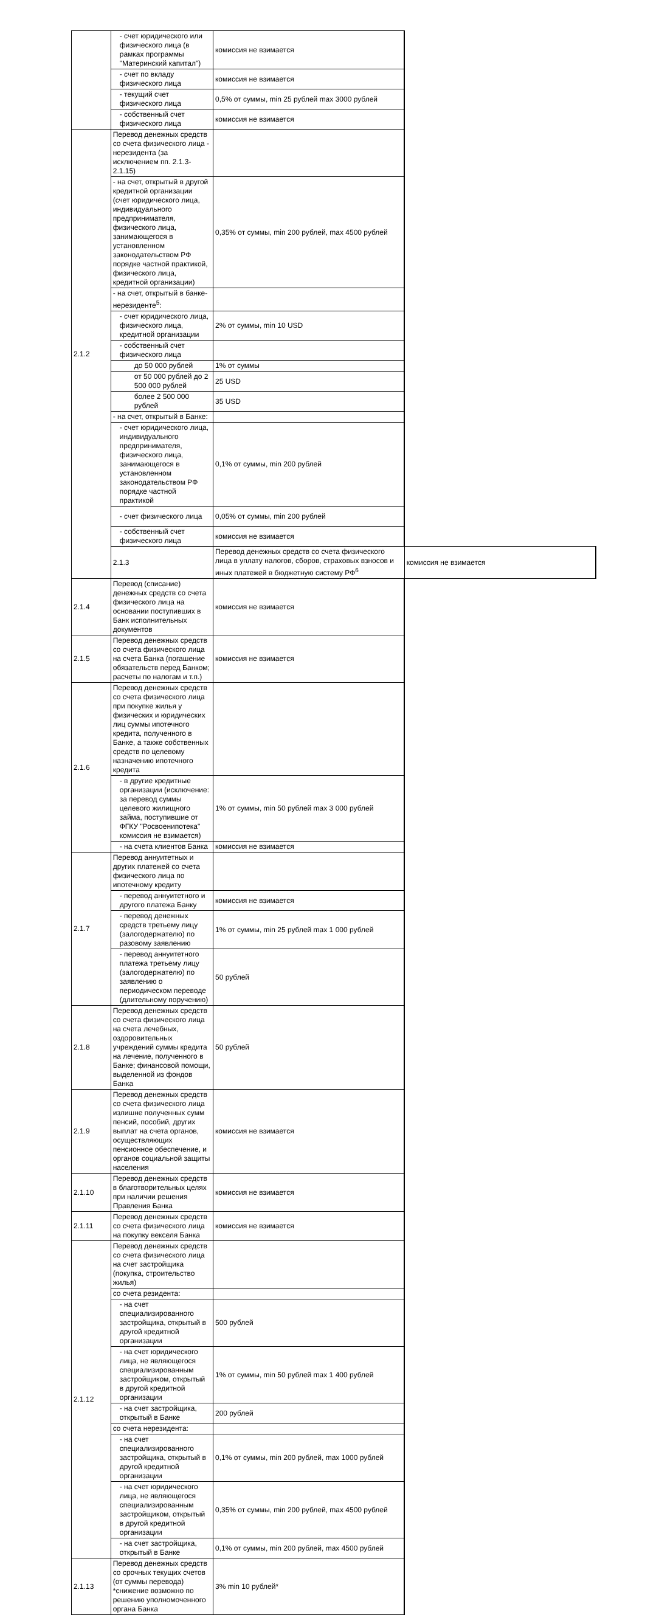| | - счет юридического или физического лица (в рамках программы "Материнский капитал") | комиссия не взимается | |
| | - счет по вкладу физического лица | комиссия не взимается | |
| | - текущий счет физического лица | 0,5% от суммы, min 25 рублей max 3000 рублей | |
| | - собственный счет физического лица | комиссия не взимается | |
| 2.1.2 | Перевод денежных средств со счета физического лица - нерезидента (за исключением пп. 2.1.3-2.1.15) | | |
| | - на счет, открытый в другой кредитной организации (счет юридического лица, индивидуального предпринимателя, физического лица, занимающегося в установленном законодательством РФ порядке частной практикой, физического лица, кредитной организации) | 0,35% от суммы, min 200 рублей, max 4500 рублей | |
| | - на счет, открытый в банке-нерезиденте<sup>5</sup>: | | |
| | - счет юридического лица, физического лица, кредитной организации | 2% от суммы, min 10 USD | |
| | - собственный счет физического лица | | |
| | до 50 000 рублей | 1% от суммы | |
| | от 50 000 рублей до 2 500 000 рублей | 25 USD | |
| | более 2 500 000 рублей | 35 USD | |
| | - на счет, открытый в Банке: | | |
| | - счет юридического лица, индивидуального предпринимателя, физического лица, занимающегося в установленном законодательством РФ порядке частной практикой | 0,1% от суммы, min 200 рублей | |
| | - счет физического лица | 0,05% от суммы, min 200 рублей | |
| | - собственный счет физического лица | комиссия не взимается | |
| | 2.1.3 | Перевод денежных средств со счета физического лица в уплату налогов, сборов, страховых взносов и иных платежей в бюджетную систему РФ<sup>6</sup> | комиссия не взимается |
| 2.1.4 | Перевод (списание) денежных средств со счета физического лица на основании поступивших в Банк исполнительных документов | комиссия не взимается | |
| 2.1.5 | Перевод денежных средств со счета физического лица на счета Банка (погашение обязательств перед Банком; расчеты по налогам и т.п.) | комиссия не взимается | |
| 2.1.6 | Перевод денежных средств со счета физического лица при покупке жилья у физических и юридических лиц суммы ипотечного кредита, полученного в Банке, а также собственных средств по целевому назначению ипотечного кредита | | |
| | - в другие кредитные организации (исключение: за перевод суммы целевого жилищного займа, поступившие от ФГКУ "Росвоенипотека" комиссия не взимается) | 1% от суммы, min 50 рублей max 3 000 рублей | |
| | - на счета клиентов Банка | комиссия не взимается | |
| 2.1.7 | Перевод аннуитетных и других платежей со счета физического лица по ипотечному кредиту | | |
| | - перевод аннуитетного и другого платежа Банку | комиссия не взимается | |
| | - перевод денежных средств третьему лицу (залогодержателю) по разовому заявлению | 1% от суммы, min 25 рублей max 1 000 рублей | |
| | - перевод аннуитетного платежа третьему лицу (залогодержателю) по заявлению о периодическом переводе (длительному поручению) | 50 рублей | |
| 2.1.8 | Перевод денежных средств со счета физического лица на счета лечебных, оздоровительных учреждений суммы кредита на лечение, полученного в Банке; финансовой помощи, выделенной из фондов Банка | 50 рублей | |
| 2.1.9 | Перевод денежных средств со счета физического лица излишне полученных сумм пенсий, пособий, других выплат на счета органов, осуществляющих пенсионное обеспечение, и органов социальной защиты населения | комиссия не взимается | |
| 2.1.10 | Перевод денежных средств в благотворительных целях при наличии решения Правления Банка | комиссия не взимается | |
| 2.1.11 | Перевод денежных средств со счета физического лица на покупку векселя Банка | комиссия не взимается | |
| 2.1.12 | Перевод денежных средств со счета физического лица на счет застройщика (покупка, строительство жилья) | | |
| | со счета резидента: | | |
| | - на счет специализированного застройщика, открытый в другой кредитной организации | 500 рублей | |
| | - на счет юридического лица, не являющегося специализированным застройщиком, открытый в другой кредитной организации | 1% от суммы, min 50 рублей max 1 400 рублей | |
| | - на счет застройщика, открытый в Банке | 200 рублей | |
| | со счета нерезидента: | | |
| | - на счет специализированного застройщика, открытый в другой кредитной организации | 0,1% от суммы, min 200 рублей, max 1000 рублей | |
| | - на счет юридического лица, не являющегося специализированным застройщиком, открытый в другой кредитной организации | 0,35% от суммы, min 200 рублей, max 4500 рублей | |
| | - на счет застройщика, открытый в Банке | 0,1% от суммы, min 200 рублей, max 4500 рублей | |
| 2.1.13 | Перевод денежных средств со срочных текущих счетов (от суммы перевода) *снижение возможно по решению уполномоченного органа Банка | 3% min 10 рублей* | |